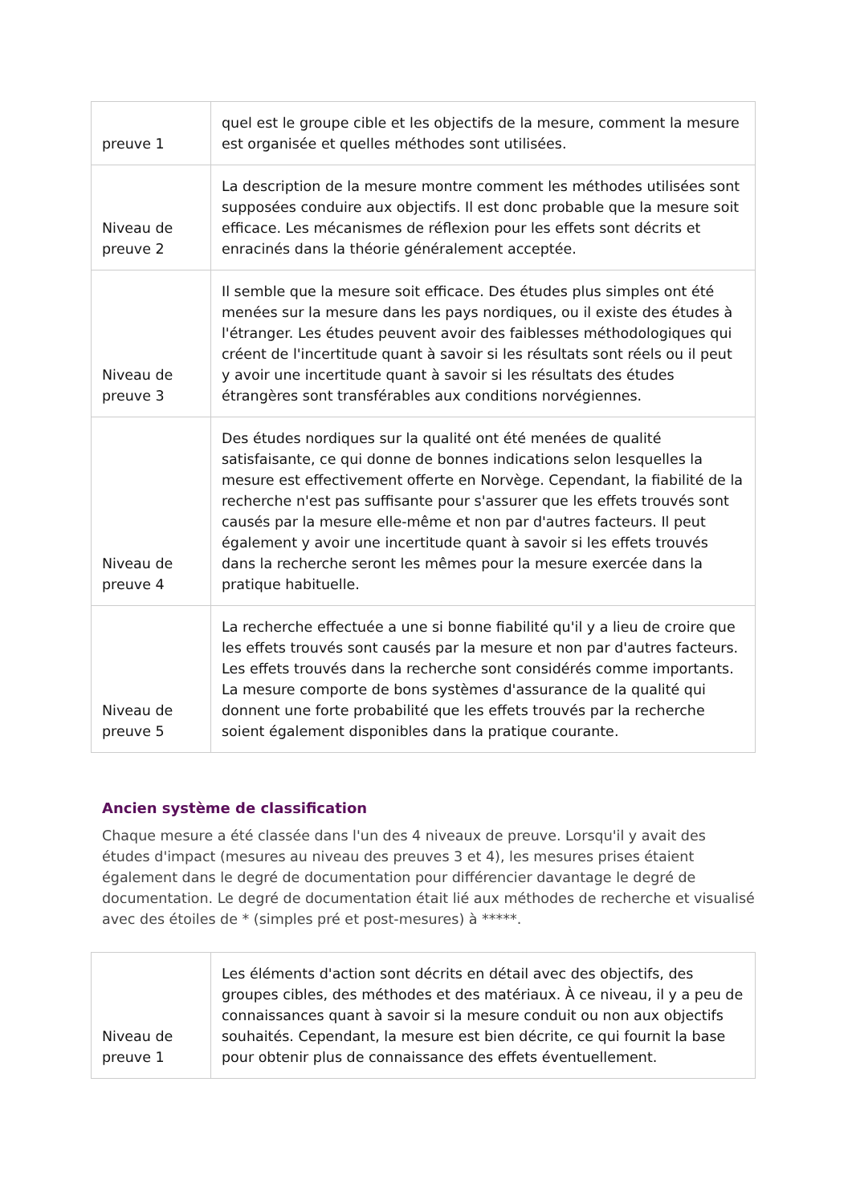| preuve 1 | quel est le groupe cible et les objectifs de la mesure, comment la mesure est organisée et quelles méthodes sont utilisées. |
| Niveau de preuve 2 | La description de la mesure montre comment les méthodes utilisées sont supposées conduire aux objectifs. Il est donc probable que la mesure soit efficace. Les mécanismes de réflexion pour les effets sont décrits et enracinés dans la théorie généralement acceptée. |
| Niveau de preuve 3 | Il semble que la mesure soit efficace. Des études plus simples ont été menées sur la mesure dans les pays nordiques, ou il existe des études à l'étranger. Les études peuvent avoir des faiblesses méthodologiques qui créent de l'incertitude quant à savoir si les résultats sont réels ou il peut y avoir une incertitude quant à savoir si les résultats des études étrangères sont transférables aux conditions norvégiennes. |
| Niveau de preuve 4 | Des études nordiques sur la qualité ont été menées de qualité satisfaisante, ce qui donne de bonnes indications selon lesquelles la mesure est effectivement offerte en Norvège. Cependant, la fiabilité de la recherche n'est pas suffisante pour s'assurer que les effets trouvés sont causés par la mesure elle-même et non par d'autres facteurs. Il peut également y avoir une incertitude quant à savoir si les effets trouvés dans la recherche seront les mêmes pour la mesure exercée dans la pratique habituelle. |
| Niveau de preuve 5 | La recherche effectuée a une si bonne fiabilité qu'il y a lieu de croire que les effets trouvés sont causés par la mesure et non par d'autres facteurs. Les effets trouvés dans la recherche sont considérés comme importants. La mesure comporte de bons systèmes d'assurance de la qualité qui donnent une forte probabilité que les effets trouvés par la recherche soient également disponibles dans la pratique courante. |
Ancien système de classification
Chaque mesure a été classée dans l'un des 4 niveaux de preuve. Lorsqu'il y avait des études d'impact (mesures au niveau des preuves 3 et 4), les mesures prises étaient également dans le degré de documentation pour différencier davantage le degré de documentation. Le degré de documentation était lié aux méthodes de recherche et visualisé avec des étoiles de * (simples pré et post-mesures) à *****.
| Niveau de preuve 1 | Les éléments d'action sont décrits en détail avec des objectifs, des groupes cibles, des méthodes et des matériaux. À ce niveau, il y a peu de connaissances quant à savoir si la mesure conduit ou non aux objectifs souhaités. Cependant, la mesure est bien décrite, ce qui fournit la base pour obtenir plus de connaissance des effets éventuellement. |